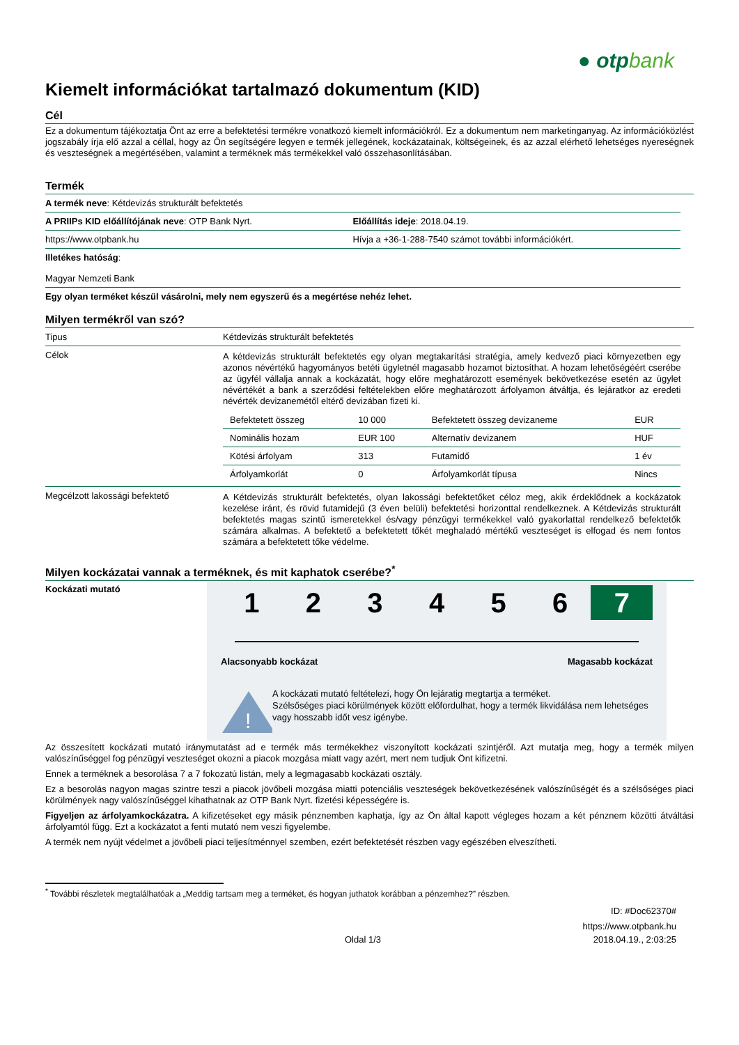● otpbank
Kiemelt információkat tartalmazó dokumentum (KID)
Cél
Ez a dokumentum tájékoztatja Önt az erre a befektetési termékre vonatkozó kiemelt információkról. Ez a dokumentum nem marketinganyag. Az információközlést jogszabály írja elő azzal a céllal, hogy az Ön segítségére legyen e termék jellegének, kockázatainak, költségeinek, és az azzal elérhető lehetséges nyereségnek és veszteségnek a megértésében, valamint a terméknek más termékekkel való összehasonlításában.
Termék
| A termék neve : Kétdevizás strukturált befektetés | |
| A PRIIPs KID előállítójának neve : OTP Bank Nyrt. | Előállítás ideje : 2018.04.19. |
| https://www.otpbank.hu | Hívja a +36-1-288-7540 számot további információkért. |
| Illetékes hatóság : Magyar Nemzeti Bank | |
| Egy olyan terméket készül vásárolni, mely nem egyszerű és a megértése nehéz lehet. | |
Milyen termékről van szó?
| Tipus | Kétdevizás strukturált befektetés |
| Célok | A kétdevizás strukturált befektetés egy olyan megtakarítási stratégia, amely kedvező piaci környezetben egy azonos névértékű hagyományos betéti ügyletnél magasabb hozamot biztosíthat. A hozam lehetőségéért cserébe az ügyfél vállalja annak a kockázatát, hogy előre meghatározott események bekövetkezése esetén az ügylet névértékét a bank a szerződési feltételekben előre meghatározott árfolyamon átváltja, és lejáratkor az eredeti névérték devizanemétől eltérő devizában fizeti ki. / Befektetett összeg / 10 000 / Befektetett összeg devizaneme / EUR / / Nominális hozam / EUR 100 / Alternatív devizanem / HUF / / Kötési árfolyam / 313 / Futamidő / 1 év / / Árfolyamkorlát / 0 / Árfolyamkorlát típusa / Nincs / |
| Megcélzott lakossági befektető | A Kétdevizás strukturált befektetés, olyan lakossági befektetőket céloz meg, akik érdeklődnek a kockázatok kezelése iránt, és rövid futamidejű (3 éven belüli) befektetési horizonttal rendelkeznek. A Kétdevizás strukturált befektetés magas szintű ismeretekkel és/vagy pénzügyi termékekkel való gyakorlattal rendelkező befektetők számára alkalmas. A befektető a befektetett tőkét meghaladó mértékű veszteséget is elfogad és nem fontos számára a befektetett tőke védelme. |
Milyen kockázatai vannak a terméknek, és mit kaphatok cserébe?<sup>*</sup>
Kockázati mutató
1 2 3 4 5 6 7
Alacsonyabb kockázat Magasabb kockázat
!
A kockázati mutató feltételezi, hogy Ön lejáratig megtartja a terméket.
Szélsőséges piaci körülmények között előfordulhat, hogy a termék likvidálása nem lehetséges vagy hosszabb időt vesz igénybe.
Az összesített kockázati mutató iránymutatást ad e termék más termékekhez viszonyított kockázati szintjéről. Azt mutatja meg, hogy a termék milyen valószínűséggel fog pénzügyi veszteséget okozni a piacok mozgása miatt vagy azért, mert nem tudjuk Önt kifizetni.
Ennek a terméknek a besorolása 7 a 7 fokozatú listán, mely a legmagasabb kockázati osztály.
Ez a besorolás nagyon magas szintre teszi a piacok jövőbeli mozgása miatti potenciális veszteségek bekövetkezésének valószínűségét és a szélsőséges piaci körülmények nagy valószínűséggel kihathatnak az OTP Bank Nyrt. fizetési képességére is.
Figyeljen az árfolyamkockázatra. A kifizetéseket egy másik pénznemben kaphatja, így az Ön által kapott végleges hozam a két pénznem közötti átváltási árfolyamtól függ. Ezt a kockázatot a fenti mutató nem veszi figyelembe.
A termék nem nyújt védelmet a jövőbeli piaci teljesítménnyel szemben, ezért befektetését részben vagy egészében elveszítheti.
<sup>*</sup> További részletek megtalálhatóak a „Meddig tartsam meg a terméket, és hogyan juthatok korábban a pénzemhez?” részben.
ID: #Doc62370#
https://www.otpbank.hu
Oldal 1/3 2018.04.19., 2:03:25